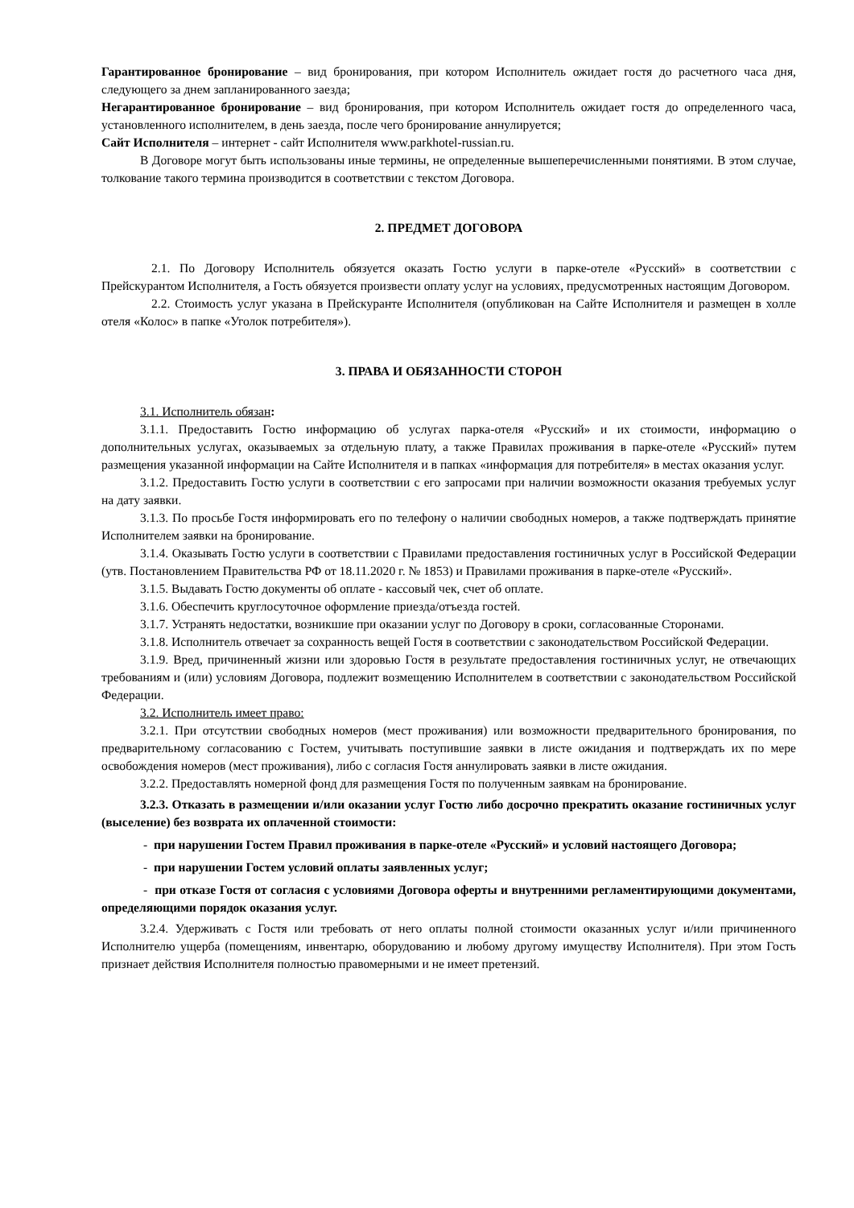Гарантированное бронирование – вид бронирования, при котором Исполнитель ожидает гостя до расчетного часа дня, следующего за днем запланированного заезда;
Негарантированное бронирование – вид бронирования, при котором Исполнитель ожидает гостя до определенного часа, установленного исполнителем, в день заезда, после чего бронирование аннулируется;
Сайт Исполнителя – интернет - сайт Исполнителя www.parkhotel-russian.ru.
В Договоре могут быть использованы иные термины, не определенные вышеперечисленными понятиями. В этом случае, толкование такого термина производится в соответствии с текстом Договора.
2. ПРЕДМЕТ ДОГОВОРА
2.1. По Договору Исполнитель обязуется оказать Гостю услуги в парке-отеле «Русский» в соответствии с Прейскурантом Исполнителя, а Гость обязуется произвести оплату услуг на условиях, предусмотренных настоящим Договором.
2.2. Стоимость услуг указана в Прейскуранте Исполнителя (опубликован на Сайте Исполнителя и размещен в холле отеля «Колос» в папке «Уголок потребителя»).
3. ПРАВА И ОБЯЗАННОСТИ СТОРОН
3.1. Исполнитель обязан:
3.1.1. Предоставить Гостю информацию об услугах парка-отеля «Русский» и их стоимости, информацию о дополнительных услугах, оказываемых за отдельную плату, а также Правилах проживания в парке-отеле «Русский» путем размещения указанной информации на Сайте Исполнителя и в папках «информация для потребителя» в местах оказания услуг.
3.1.2. Предоставить Гостю услуги в соответствии с его запросами при наличии возможности оказания требуемых услуг на дату заявки.
3.1.3. По просьбе Гостя информировать его по телефону о наличии свободных номеров, а также подтверждать принятие Исполнителем заявки на бронирование.
3.1.4. Оказывать Гостю услуги в соответствии с Правилами предоставления гостиничных услуг в Российской Федерации (утв. Постановлением Правительства РФ от 18.11.2020 г. № 1853) и Правилами проживания в парке-отеле «Русский».
3.1.5. Выдавать Гостю документы об оплате - кассовый чек, счет об оплате.
3.1.6. Обеспечить круглосуточное оформление приезда/отъезда гостей.
3.1.7. Устранять недостатки, возникшие при оказании услуг по Договору в сроки, согласованные Сторонами.
3.1.8. Исполнитель отвечает за сохранность вещей Гостя в соответствии с законодательством Российской Федерации.
3.1.9. Вред, причиненный жизни или здоровью Гостя в результате предоставления гостиничных услуг, не отвечающих требованиям и (или) условиям Договора, подлежит возмещению Исполнителем в соответствии с законодательством Российской Федерации.
3.2. Исполнитель имеет право:
3.2.1. При отсутствии свободных номеров (мест проживания) или возможности предварительного бронирования, по предварительному согласованию с Гостем, учитывать поступившие заявки в листе ожидания и подтверждать их по мере освобождения номеров (мест проживания), либо с согласия Гостя аннулировать заявки в листе ожидания.
3.2.2. Предоставлять номерной фонд для размещения Гостя по полученным заявкам на бронирование.
3.2.3. Отказать в размещении и/или оказании услуг Гостю либо досрочно прекратить оказание гостиничных услуг (выселение) без возврата их оплаченной стоимости:
- при нарушении Гостем Правил проживания в парке-отеле «Русский» и условий настоящего Договора;
- при нарушении Гостем условий оплаты заявленных услуг;
- при отказе Гостя от согласия с условиями Договора оферты и внутренними регламентирующими документами, определяющими порядок оказания услуг.
3.2.4. Удерживать с Гостя или требовать от него оплаты полной стоимости оказанных услуг и/или причиненного Исполнителю ущерба (помещениям, инвентарю, оборудованию и любому другому имуществу Исполнителя). При этом Гость признает действия Исполнителя полностью правомерными и не имеет претензий.